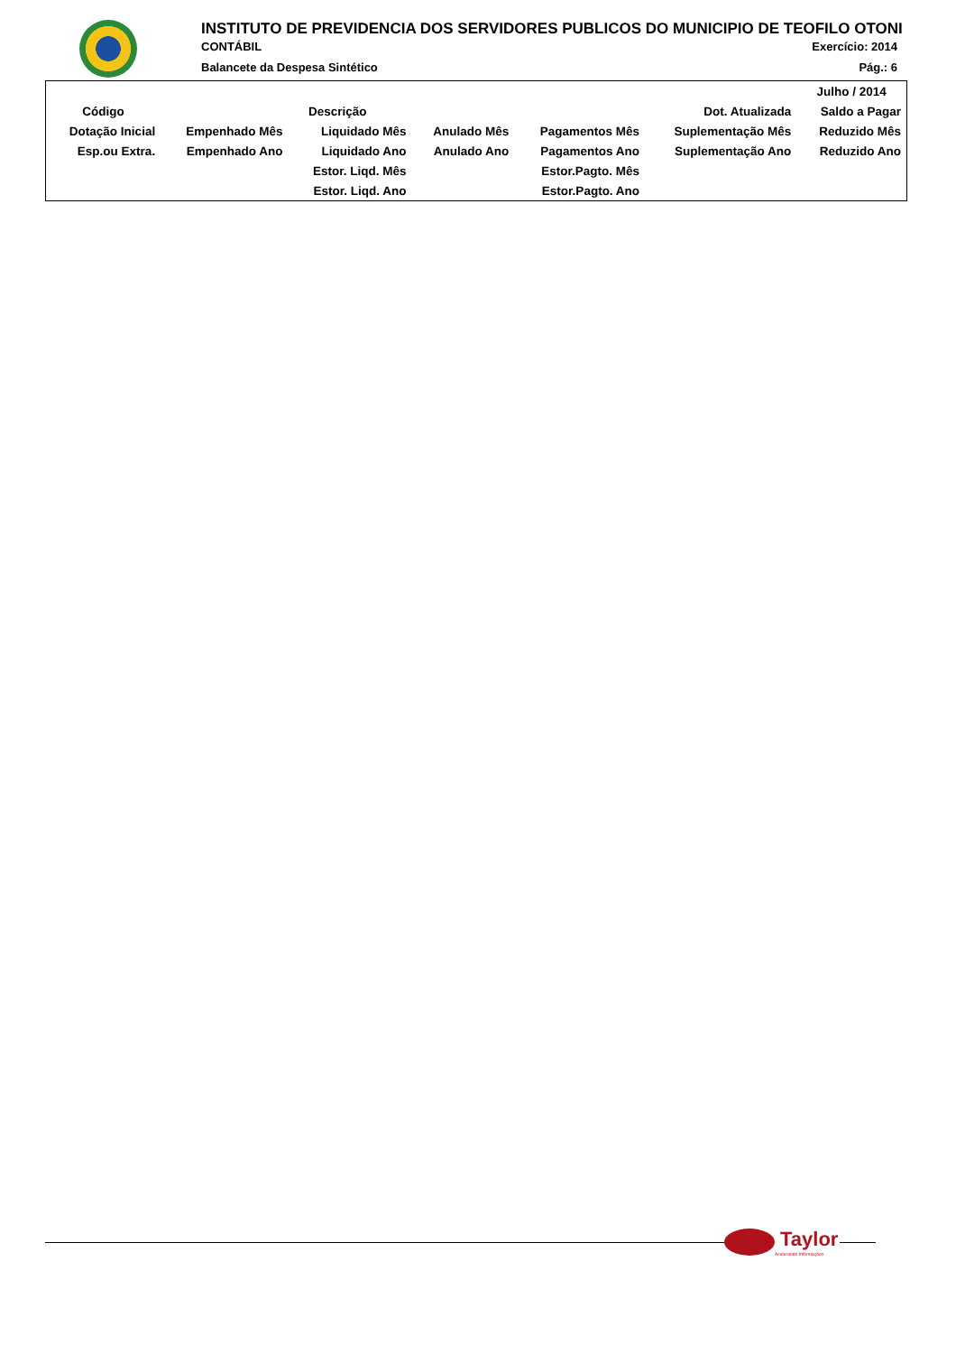INSTITUTO DE PREVIDENCIA DOS SERVIDORES PUBLICOS DO MUNICIPIO DE TEOFILO OTONI
CONTÁBIL Exercício: 2014
Balancete da Despesa Sintético Pág.: 6
| | | | | | | Julho / 2014 |
| --- | --- | --- | --- | --- | --- | --- |
| Código | Descrição | | | | Dot. Atualizada | Saldo a Pagar |
| Dotação Inicial | Empenhado Mês | Liquidado Mês | Anulado Mês | Pagamentos Mês | Suplementação Mês | Reduzido Mês |
| Esp.ou Extra. | Empenhado Ano | Liquidado Ano | Anulado Ano | Pagamentos Ano | Suplementação Ano | Reduzido Ano |
| | | Estor. Liqd. Mês | | Estor.Pagto. Mês | | |
| | | Estor. Liqd. Ano | | Estor.Pagto. Ano | | |
Taylor
Acelerando Informações